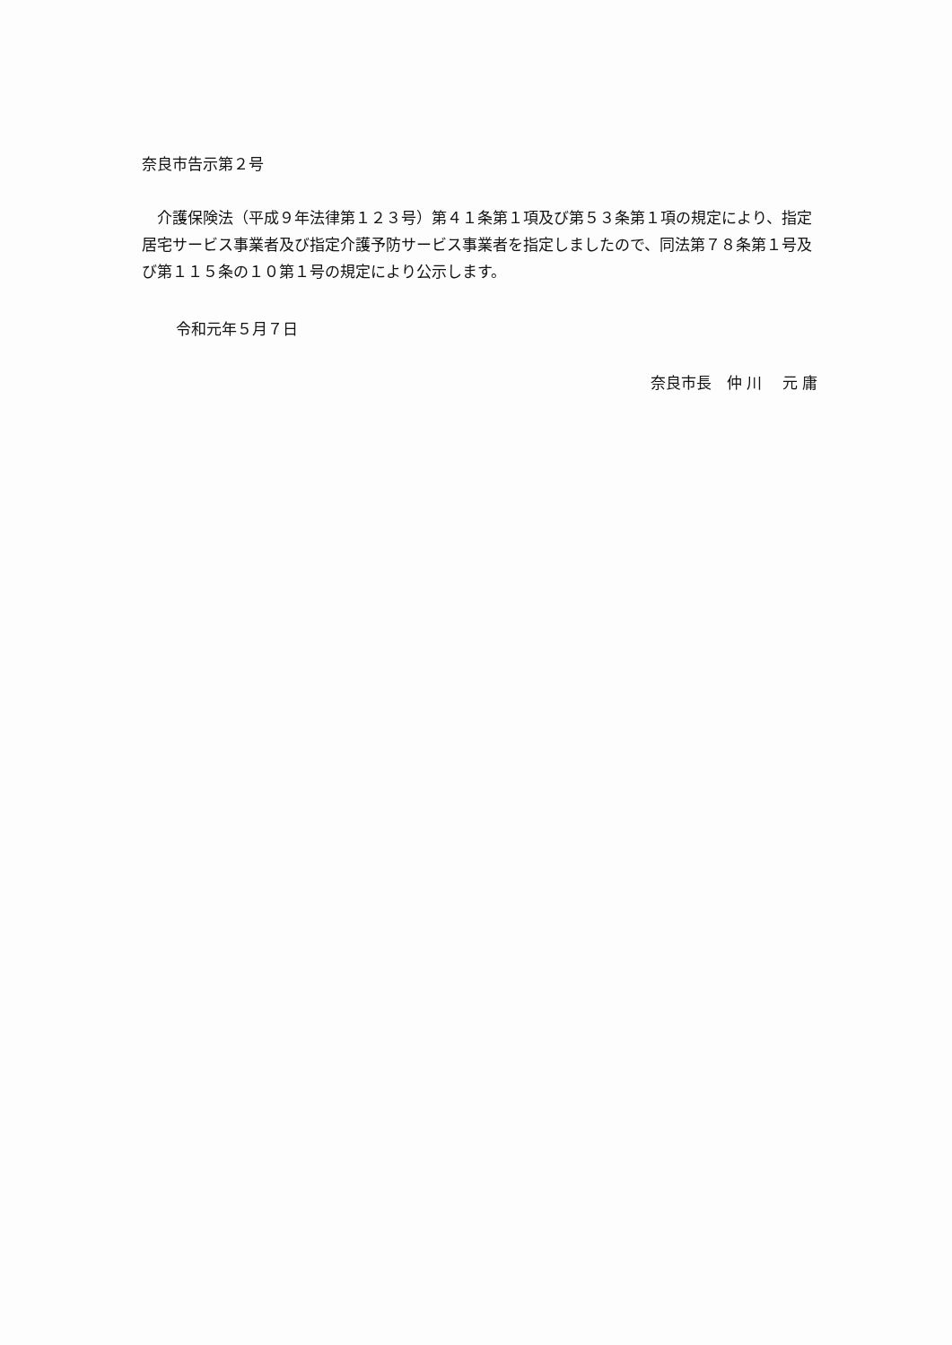奈良市告示第２号
　介護保険法（平成９年法律第１２３号）第４１条第１項及び第５３条第１項の規定により、指定居宅サービス事業者及び指定介護予防サービス事業者を指定しましたので、同法第７８条第１号及び第１１５条の１０第１号の規定により公示します。
令和元年５月７日
奈良市長　仲 川　 元 庸